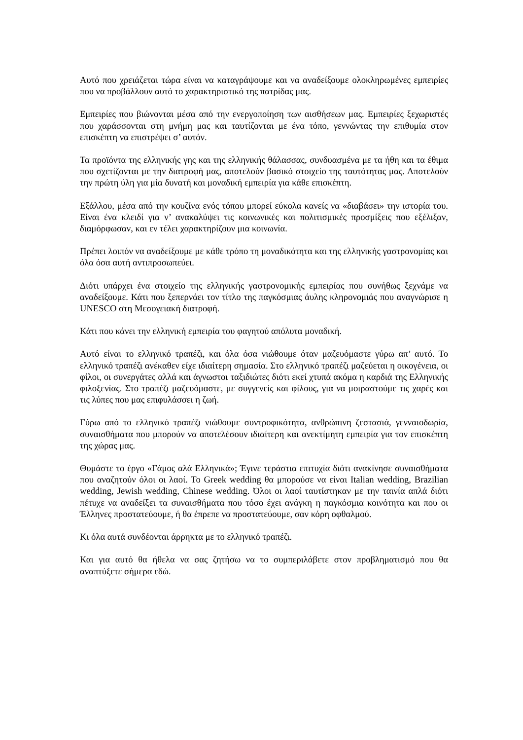Αυτό που χρειάζεται τώρα είναι να καταγράψουμε και να αναδείξουμε ολοκληρωμένες εμπειρίες που να προβάλλουν αυτό το χαρακτηριστικό της πατρίδας μας.
Εμπειρίες που βιώνονται μέσα από την ενεργοποίηση των αισθήσεων μας. Εμπειρίες ξεχωριστές που χαράσσονται στη μνήμη μας και ταυτίζονται με ένα τόπο, γεννώντας την επιθυμία στον επισκέπτη να επιστρέψει σ’ αυτόν.
Τα προϊόντα της ελληνικής γης και της ελληνικής θάλασσας, συνδυασμένα με τα ήθη και τα έθιμα που σχετίζονται με την διατροφή μας, αποτελούν βασικό στοιχείο της ταυτότητας μας. Αποτελούν την πρώτη ύλη για μία δυνατή και μοναδική εμπειρία για κάθε επισκέπτη.
Εξάλλου, μέσα από την κουζίνα ενός τόπου μπορεί εύκολα κανείς να «διαβάσει» την ιστορία του. Είναι ένα κλειδί για ν’ ανακαλύψει τις κοινωνικές και πολιτισμικές προσμίξεις που εξέλιξαν, διαμόρφωσαν, και εν τέλει χαρακτηρίζουν μια κοινωνία.
Πρέπει λοιπόν να αναδείξουμε με κάθε τρόπο τη μοναδικότητα και της ελληνικής γαστρονομίας και όλα όσα αυτή αντιπροσωπεύει.
Διότι υπάρχει ένα στοιχείο της ελληνικής γαστρονομικής εμπειρίας που συνήθως ξεχνάμε να αναδείξουμε. Κάτι που ξεπερνάει τον τίτλο της παγκόσμιας άυλης κληρονομιάς που αναγνώρισε η UNESCO στη Μεσογειακή διατροφή.
Κάτι που κάνει την ελληνική εμπειρία του φαγητού απόλυτα μοναδική.
Αυτό είναι το ελληνικό τραπέζι, και όλα όσα νιώθουμε όταν μαζευόμαστε γύρω απ’ αυτό. Το ελληνικό τραπέζι ανέκαθεν είχε ιδιαίτερη σημασία. Στο ελληνικό τραπέζι μαζεύεται η οικογένεια, οι φίλοι, οι συνεργάτες αλλά και άγνωστοι ταξιδιώτες διότι εκεί χτυπά ακόμα η καρδιά της Ελληνικής φιλοξενίας. Στο τραπέζι μαζευόμαστε, με συγγενείς και φίλους, για να μοιραστούμε τις χαρές και τις λύπες που μας επιφυλάσσει η ζωή.
Γύρω από το ελληνικό τραπέζι νιώθουμε συντροφικότητα, ανθρώπινη ζεστασιά, γενναιοδωρία, συναισθήματα που μπορούν να αποτελέσουν ιδιαίτερη και ανεκτίμητη εμπειρία για τον επισκέπτη της χώρας μας.
Θυμάστε το έργο «Γάμος αλά Ελληνικά»; Έγινε τεράστια επιτυχία διότι ανακίνησε συναισθήματα που αναζητούν όλοι οι λαοί. Το Greek wedding θα μπορούσε να είναι Italian wedding, Brazilian wedding, Jewish wedding, Chinese wedding. Όλοι οι λαοί ταυτίστηκαν με την ταινία απλά διότι πέτυχε να αναδείξει τα συναισθήματα που τόσο έχει ανάγκη η παγκόσμια κοινότητα και που οι Έλληνες προστατεύουμε, ή θα έπρεπε να προστατεύουμε, σαν κόρη οφθαλμού.
Κι όλα αυτά συνδέονται άρρηκτα με το ελληνικό τραπέζι.
Και για αυτό θα ήθελα να σας ζητήσω να το συμπεριλάβετε στον προβληματισμό που θα αναπτύξετε σήμερα εδώ.